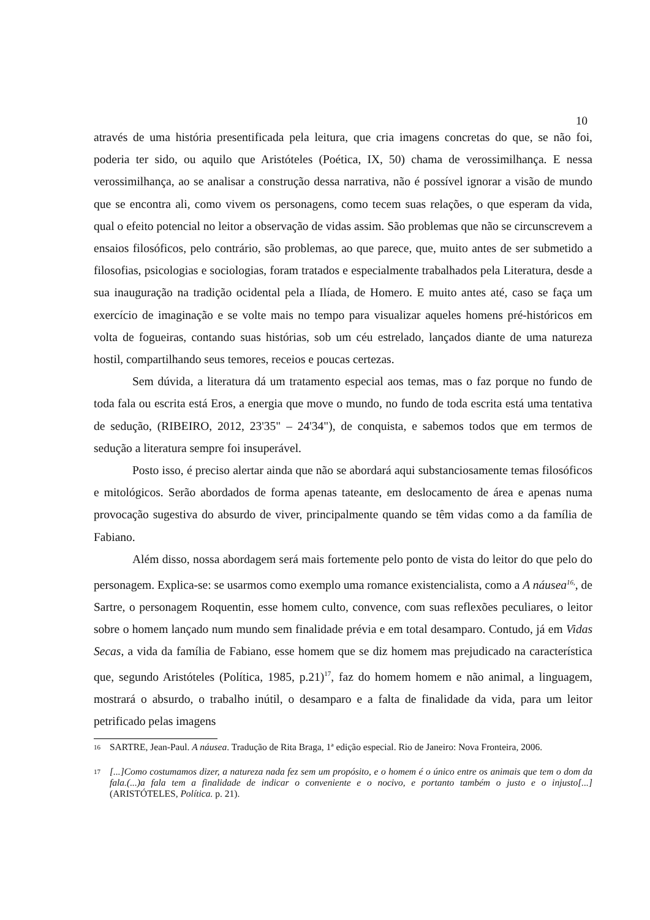10
através de uma história presentificada pela leitura, que cria imagens concretas do que, se não foi, poderia ter sido, ou aquilo que Aristóteles (Poética, IX, 50) chama de verossimilhança. E nessa verossimilhança, ao se analisar a construção dessa narrativa, não é possível ignorar a visão de mundo que se encontra ali, como vivem os personagens, como tecem suas relações, o que esperam da vida, qual o efeito potencial no leitor a observação de vidas assim. São problemas que não se circunscrevem a ensaios filosóficos, pelo contrário, são problemas, ao que parece, que, muito antes de ser submetido a filosofias, psicologias e sociologias, foram tratados e especialmente trabalhados pela Literatura, desde a sua inauguração na tradição ocidental pela a Ilíada, de Homero. E muito antes até, caso se faça um exercício de imaginação e se volte mais no tempo para visualizar aqueles homens pré-históricos em volta de fogueiras, contando suas histórias, sob um céu estrelado, lançados diante de uma natureza hostil, compartilhando seus temores, receios e poucas certezas.
Sem dúvida, a literatura dá um tratamento especial aos temas, mas o faz porque no fundo de toda fala ou escrita está Eros, a energia que move o mundo, no fundo de toda escrita está uma tentativa de sedução, (RIBEIRO, 2012, 23'35" – 24'34"), de conquista, e sabemos todos que em termos de sedução a literatura sempre foi insuperável.
Posto isso, é preciso alertar ainda que não se abordará aqui substanciosamente temas filosóficos e mitológicos. Serão abordados de forma apenas tateante, em deslocamento de área e apenas numa provocação sugestiva do absurdo de viver, principalmente quando se têm vidas como a da família de Fabiano.
Além disso, nossa abordagem será mais fortemente pelo ponto de vista do leitor do que pelo do personagem. Explica-se: se usarmos como exemplo uma romance existencialista, como a A náusea<sup>16,</sup>, de Sartre, o personagem Roquentin, esse homem culto, convence, com suas reflexões peculiares, o leitor sobre o homem lançado num mundo sem finalidade prévia e em total desamparo. Contudo, já em Vidas Secas, a vida da família de Fabiano, esse homem que se diz homem mas prejudicado na característica que, segundo Aristóteles (Política, 1985, p.21)<sup>17</sup>, faz do homem homem e não animal, a linguagem, mostrará o absurdo, o trabalho inútil, o desamparo e a falta de finalidade da vida, para um leitor petrificado pelas imagens
16 SARTRE, Jean-Paul. A náusea. Tradução de Rita Braga, 1ª edição especial. Rio de Janeiro: Nova Fronteira, 2006.
17 [...]Como costumamos dizer, a natureza nada fez sem um propósito, e o homem é o único entre os animais que tem o dom da fala.(...)a fala tem a finalidade de indicar o conveniente e o nocivo, e portanto também o justo e o injusto[...] (ARISTÓTELES, Política. p. 21).